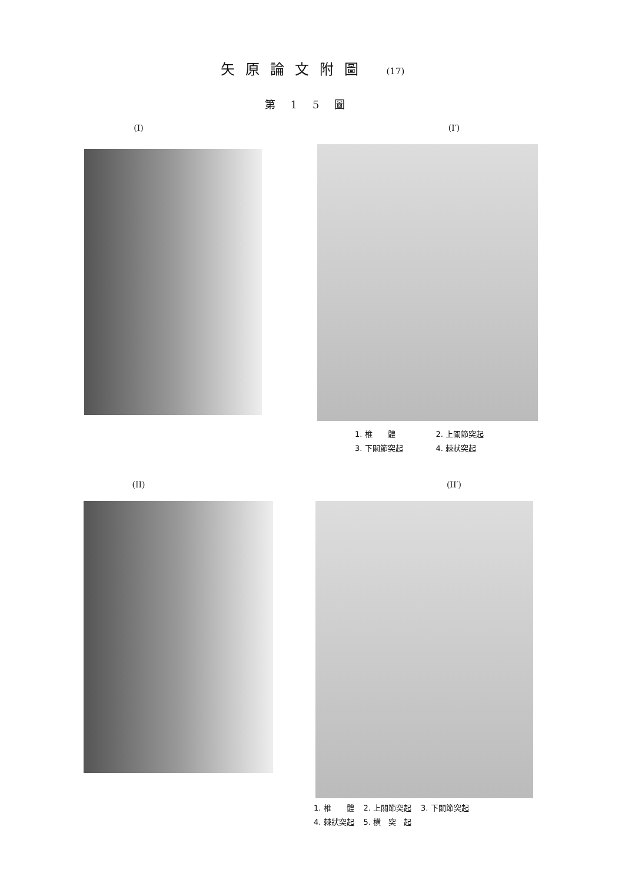矢原論文附圖 (17)
第15圖
(I) (I′)
| 1. 椎 體 | 2. 上關節突起 |
| 3. 下關節突起 | 4. 棘狀突起 |
(II) (II′)
| 1. 椎 體 | 2. 上關節突起 | 3. 下關節突起 |
| 4. 棘狀突起 | 5. 横 突 起 | |